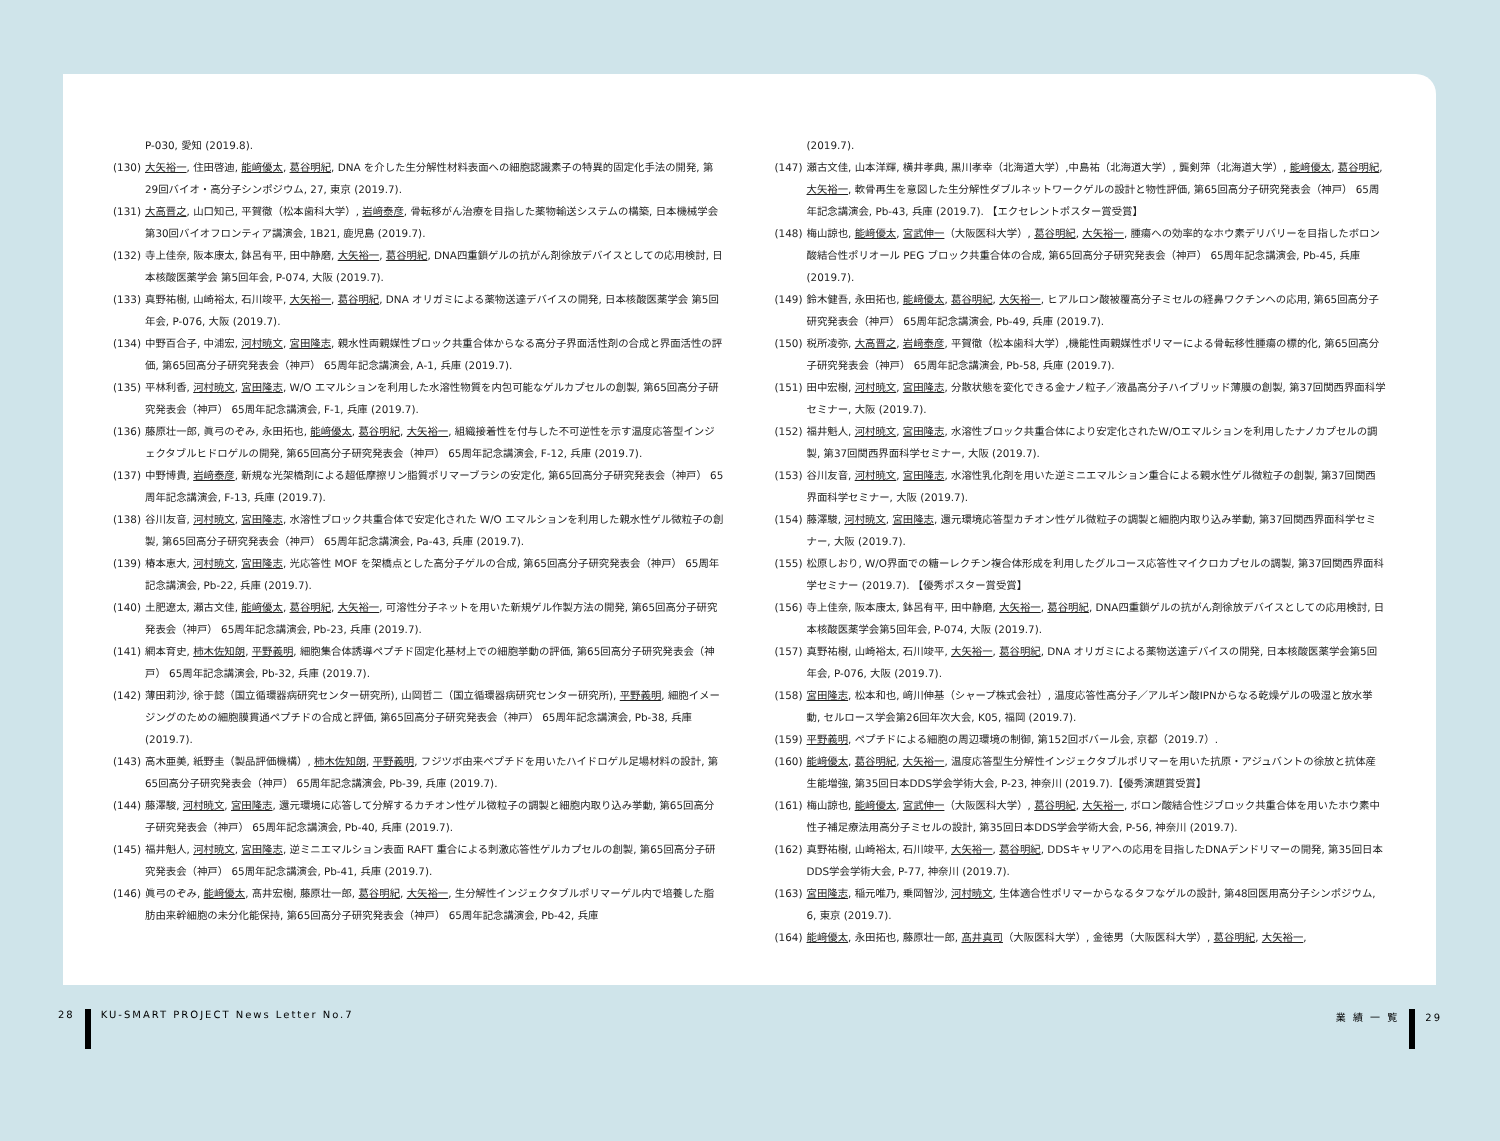P-030, 愛知 (2019.8).
(130) 大矢裕一, 住田啓迪, 能﨑優太, 葛谷明紀, DNA を介した生分解性材料表面への細胞認識素子の特異的固定化手法の開発, 第29回バイオ・高分子シンポジウム, 27, 東京 (2019.7).
(131) 大高晋之, 山口知己, 平賀徹（松本歯科大学）, 岩﨑泰彦, 骨転移がん治療を目指した薬物輸送システムの構築, 日本機械学会 第30回バイオフロンティア講演会, 1B21, 鹿児島 (2019.7).
(132) 寺上佳奈, 阪本康太, 鉢呂有平, 田中静磨, 大矢裕一, 葛谷明紀, DNA四重鎖ゲルの抗がん剤徐放デバイスとしての応用検討, 日本核酸医薬学会 第5回年会, P-074, 大阪 (2019.7).
(133) 真野祐樹, 山崎裕太, 石川竣平, 大矢裕一, 葛谷明紀, DNA オリガミによる薬物送達デバイスの開発, 日本核酸医薬学会 第5回年会, P-076, 大阪 (2019.7).
(134) 中野百合子, 中浦宏, 河村暁文, 宮田隆志, 親水性両親媒性ブロック共重合体からなる高分子界面活性剤の合成と界面活性の評価, 第65回高分子研究発表会（神戸） 65周年記念講演会, A-1, 兵庫 (2019.7).
(135) 平林利香, 河村暁文, 宮田隆志, W/O エマルションを利用した水溶性物質を内包可能なゲルカプセルの創製, 第65回高分子研究発表会（神戸） 65周年記念講演会, F-1, 兵庫 (2019.7).
(136) 藤原壮一郎, 眞弓のぞみ, 永田拓也, 能﨑優太, 葛谷明紀, 大矢裕一, 組織接着性を付与した不可逆性を示す温度応答型インジェクタブルヒドロゲルの開発, 第65回高分子研究発表会（神戸） 65周年記念講演会, F-12, 兵庫 (2019.7).
(137) 中野博貴, 岩﨑泰彦, 新規な光架橋剤による超低摩擦リン脂質ポリマーブラシの安定化, 第65回高分子研究発表会（神戸） 65周年記念講演会, F-13, 兵庫 (2019.7).
(138) 谷川友音, 河村暁文, 宮田隆志, 水溶性ブロック共重合体で安定化された W/O エマルションを利用した親水性ゲル微粒子の創製, 第65回高分子研究発表会（神戸） 65周年記念講演会, Pa-43, 兵庫 (2019.7).
(139) 椿本恵大, 河村暁文, 宮田隆志, 光応答性 MOF を架橋点とした高分子ゲルの合成, 第65回高分子研究発表会（神戸） 65周年記念講演会, Pb-22, 兵庫 (2019.7).
(140) 土肥遼太, 瀬古文佳, 能﨑優太, 葛谷明紀, 大矢裕一, 可溶性分子ネットを用いた新規ゲル作製方法の開発, 第65回高分子研究発表会（神戸） 65周年記念講演会, Pb-23, 兵庫 (2019.7).
(141) 網本育史, 柿木佐知朗, 平野義明, 細胞集合体誘導ペプチド固定化基材上での細胞挙動の評価, 第65回高分子研究発表会（神戸） 65周年記念講演会, Pb-32, 兵庫 (2019.7).
(142) 薄田莉沙, 徐于懿（国立循環器病研究センター研究所), 山岡哲二（国立循環器病研究センター研究所), 平野義明, 細胞イメージングのための細胞膜貫通ペプチドの合成と評価, 第65回高分子研究発表会（神戸） 65周年記念講演会, Pb-38, 兵庫 (2019.7).
(143) 高木亜美, 紙野圭（製品評価機構）, 柿木佐知朗, 平野義明, フジツボ由来ペプチドを用いたハイドロゲル足場材料の設計, 第65回高分子研究発表会（神戸） 65周年記念講演会, Pb-39, 兵庫 (2019.7).
(144) 藤澤駿, 河村暁文, 宮田隆志, 還元環境に応答して分解するカチオン性ゲル微粒子の調製と細胞内取り込み挙動, 第65回高分子研究発表会（神戸） 65周年記念講演会, Pb-40, 兵庫 (2019.7).
(145) 福井魁人, 河村暁文, 宮田隆志, 逆ミニエマルション表面 RAFT 重合による刺激応答性ゲルカプセルの創製, 第65回高分子研究発表会（神戸） 65周年記念講演会, Pb-41, 兵庫 (2019.7).
(146) 眞弓のぞみ, 能﨑優太, 髙井宏樹, 藤原壮一郎, 葛谷明紀, 大矢裕一, 生分解性インジェクタブルポリマーゲル内で培養した脂肪由来幹細胞の未分化能保持, 第65回高分子研究発表会（神戸） 65周年記念講演会, Pb-42, 兵庫
(2019.7).
(147) 瀬古文佳, 山本洋輝, 横井孝典, 黒川孝幸（北海道大学）,中島祐（北海道大学）, 龔剣萍（北海道大学）, 能﨑優太, 葛谷明紀, 大矢裕一, 軟骨再生を意図した生分解性ダブルネットワークゲルの設計と物性評価, 第65回高分子研究発表会（神戸） 65周年記念講演会, Pb-43, 兵庫 (2019.7). 【エクセレントポスター賞受賞】
(148) 梅山諒也, 能﨑優太, 宮武伸一（大阪医科大学）, 葛谷明紀, 大矢裕一, 腫瘍への効率的なホウ素デリバリーを目指したボロン酸結合性ポリオール PEG ブロック共重合体の合成, 第65回高分子研究発表会（神戸） 65周年記念講演会, Pb-45, 兵庫 (2019.7).
(149) 鈴木健吾, 永田拓也, 能﨑優太, 葛谷明紀, 大矢裕一, ヒアルロン酸被覆高分子ミセルの経鼻ワクチンへの応用, 第65回高分子研究発表会（神戸） 65周年記念講演会, Pb-49, 兵庫 (2019.7).
(150) 税所凌弥, 大高晋之, 岩﨑泰彦, 平賀徹（松本歯科大学）,機能性両親媒性ポリマーによる骨転移性腫瘍の標的化, 第65回高分子研究発表会（神戸） 65周年記念講演会, Pb-58, 兵庫 (2019.7).
(151) 田中宏樹, 河村暁文, 宮田隆志, 分散状態を変化できる金ナノ粒子／液晶高分子ハイブリッド薄膜の創製, 第37回関西界面科学セミナー, 大阪 (2019.7).
(152) 福井魁人, 河村暁文, 宮田隆志, 水溶性ブロック共重合体により安定化されたW/Oエマルションを利用したナノカプセルの調製, 第37回関西界面科学セミナー, 大阪 (2019.7).
(153) 谷川友音, 河村暁文, 宮田隆志, 水溶性乳化剤を用いた逆ミニエマルション重合による親水性ゲル微粒子の創製, 第37回関西界面科学セミナー, 大阪 (2019.7).
(154) 藤澤駿, 河村暁文, 宮田隆志, 還元環境応答型カチオン性ゲル微粒子の調製と細胞内取り込み挙動, 第37回関西界面科学セミナー, 大阪 (2019.7).
(155) 松原しおり, W/O界面での糖ーレクチン複合体形成を利用したグルコース応答性マイクロカプセルの調製, 第37回関西界面科学セミナー (2019.7). 【優秀ポスター賞受賞】
(156) 寺上佳奈, 阪本康太, 鉢呂有平, 田中静磨, 大矢裕一, 葛谷明紀, DNA四重鎖ゲルの抗がん剤徐放デバイスとしての応用検討, 日本核酸医薬学会第5回年会, P-074, 大阪 (2019.7).
(157) 真野祐樹, 山崎裕太, 石川竣平, 大矢裕一, 葛谷明紀, DNA オリガミによる薬物送達デバイスの開発, 日本核酸医薬学会第5回年会, P-076, 大阪 (2019.7).
(158) 宮田隆志, 松本和也, 﨑川伸基（シャープ株式会社）, 温度応答性高分子／アルギン酸IPNからなる乾燥ゲルの吸湿と放水挙動, セルロース学会第26回年次大会, K05, 福岡 (2019.7).
(159) 平野義明, ペプチドによる細胞の周辺環境の制御, 第152回ボバール会, 京都（2019.7）.
(160) 能﨑優太, 葛谷明紀, 大矢裕一, 温度応答型生分解性インジェクタブルポリマーを用いた抗原・アジュバントの徐放と抗体産生能増強, 第35回日本DDS学会学術大会, P-23, 神奈川 (2019.7).【優秀演題賞受賞】
(161) 梅山諒也, 能﨑優太, 宮武伸一（大阪医科大学）, 葛谷明紀, 大矢裕一, ボロン酸結合性ジブロック共重合体を用いたホウ素中性子補足療法用高分子ミセルの設計, 第35回日本DDS学会学術大会, P-56, 神奈川 (2019.7).
(162) 真野祐樹, 山崎裕太, 石川竣平, 大矢裕一, 葛谷明紀, DDSキャリアへの応用を目指したDNAデンドリマーの開発, 第35回日本DDS学会学術大会, P-77, 神奈川 (2019.7).
(163) 宮田隆志, 稲元唯乃, 乗岡智沙, 河村暁文, 生体適合性ポリマーからなるタフなゲルの設計, 第48回医用高分子シンポジウム, 6, 東京 (2019.7).
(164) 能﨑優太, 永田拓也, 藤原壮一郎, 髙井真司（大阪医科大学）, 金徳男（大阪医科大学）, 葛谷明紀, 大矢裕一,
28 KU-SMART PROJECT News Letter No.7 業 績 一 覧 29